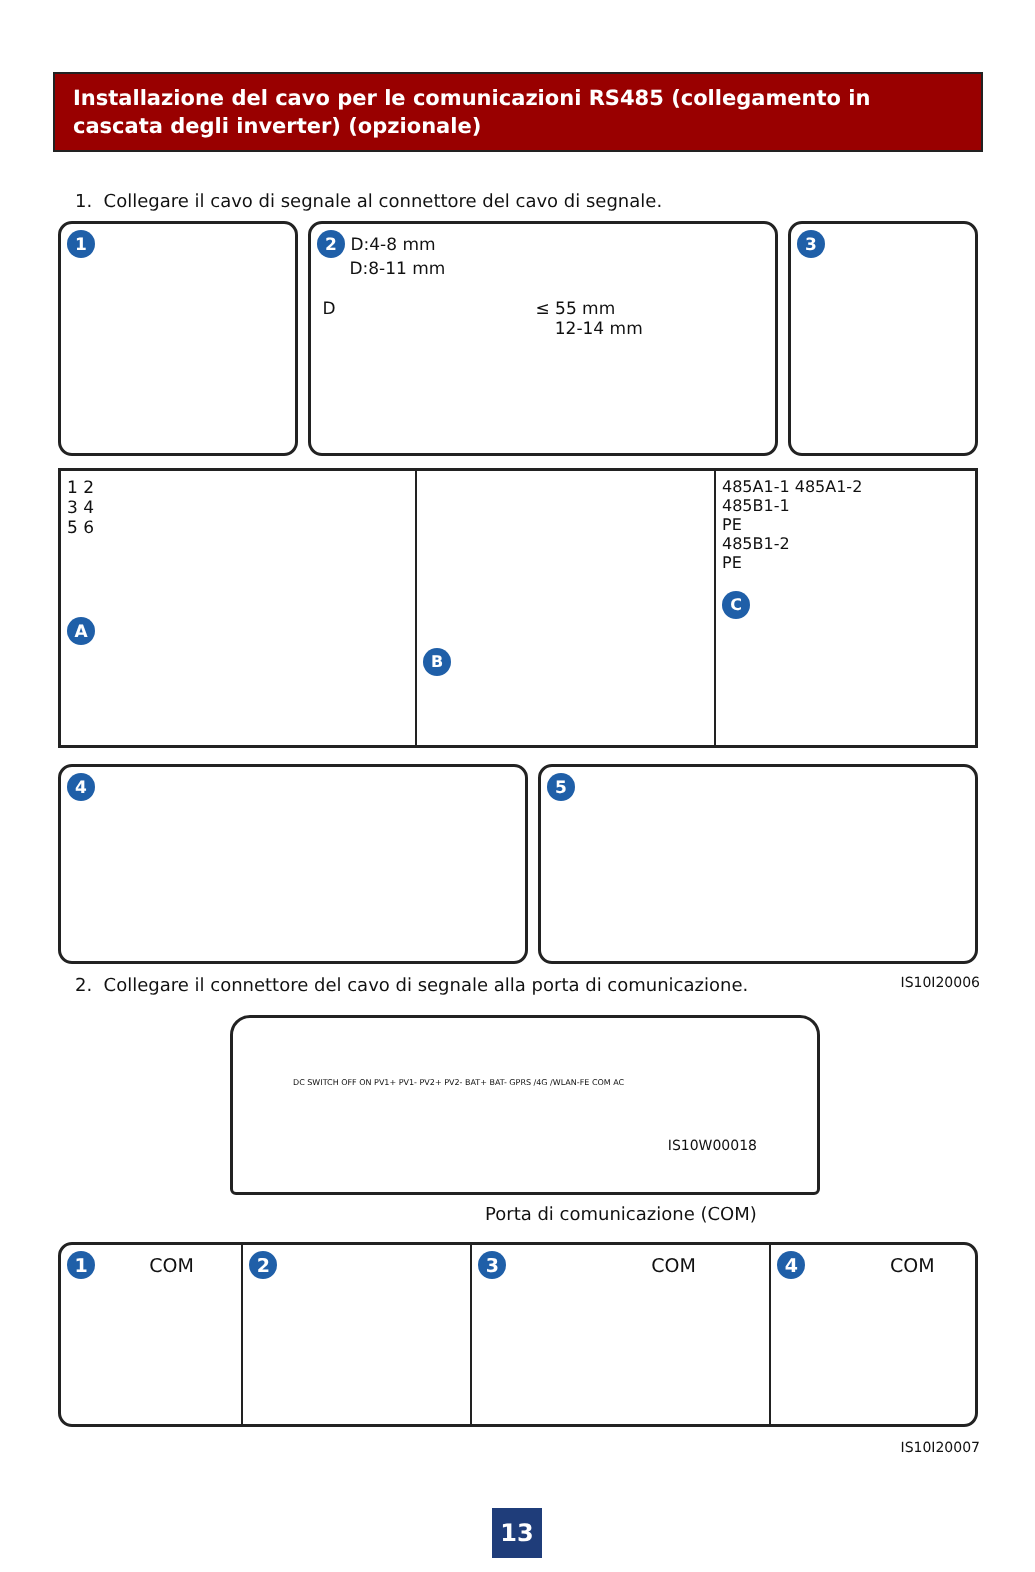Installazione del cavo per le comunicazioni RS485 (collegamento in cascata degli inverter) (opzionale)
1. Collegare il cavo di segnale al connettore del cavo di segnale.
1 2 D:4-8 mm
D:8-11 mm
D ≤ 55 mm
12-14 mm
3
1 2
3 4
5 6
A
B
485A1-1 485A1-2
485B1-1
PE
485B1-2
PE
C
4 5
2. Collegare il connettore del cavo di segnale alla porta di comunicazione. IS10I20006
DC SWITCH OFF ON PV1+ PV1- PV2+ PV2- BAT+ BAT- GPRS /4G /WLAN-FE COM AC
IS10W00018
Porta di comunicazione (COM)
1 COM
2 3 COM
4 COM
IS10I20007
13